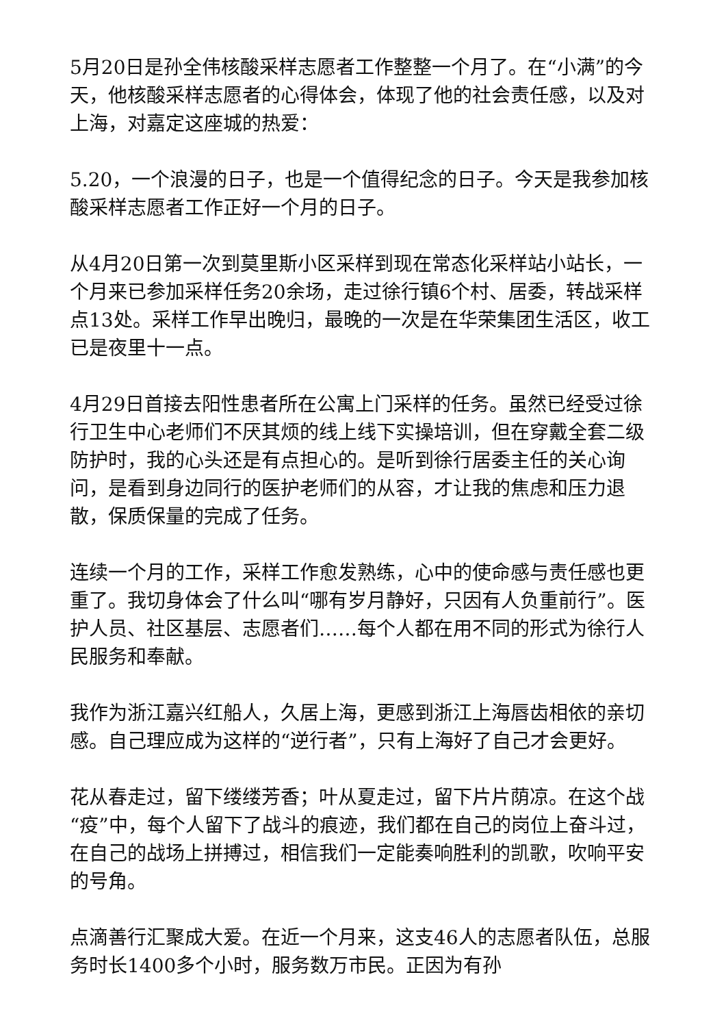5月20日是孙全伟核酸采样志愿者工作整整一个月了。在“小满”的今天，他核酸采样志愿者的心得体会，体现了他的社会责任感，以及对上海，对嘉定这座城的热爱：
5.20，一个浪漫的日子，也是一个值得纪念的日子。今天是我参加核酸采样志愿者工作正好一个月的日子。
从4月20日第一次到莫里斯小区采样到现在常态化采样站小站长，一个月来已参加采样任务20余场，走过徐行镇6个村、居委，转战采样点13处。采样工作早出晚归，最晚的一次是在华荣集团生活区，收工已是夜里十一点。
4月29日首接去阳性患者所在公寓上门采样的任务。虽然已经受过徐行卫生中心老师们不厌其烦的线上线下实操培训，但在穿戴全套二级防护时，我的心头还是有点担心的。是听到徐行居委主任的关心询问，是看到身边同行的医护老师们的从容，才让我的焦虑和压力退散，保质保量的完成了任务。
连续一个月的工作，采样工作愈发熟练，心中的使命感与责任感也更重了。我切身体会了什么叫“哪有岁月静好，只因有人负重前行”。医护人员、社区基层、志愿者们……每个人都在用不同的形式为徐行人民服务和奉献。
我作为浙江嘉兴红船人，久居上海，更感到浙江上海唇齿相依的亲切感。自己理应成为这样的“逆行者”，只有上海好了自己才会更好。
花从春走过，留下缕缕芳香；叶从夏走过，留下片片荫凉。在这个战“疫”中，每个人留下了战斗的痕迹，我们都在自己的岗位上奋斗过，在自己的战场上拼搏过，相信我们一定能奏响胜利的凯歌，吹响平安的号角。
点滴善行汇聚成大爱。在近一个月来，这支46人的志愿者队伍，总服务时长1400多个小时，服务数万市民。正因为有孙